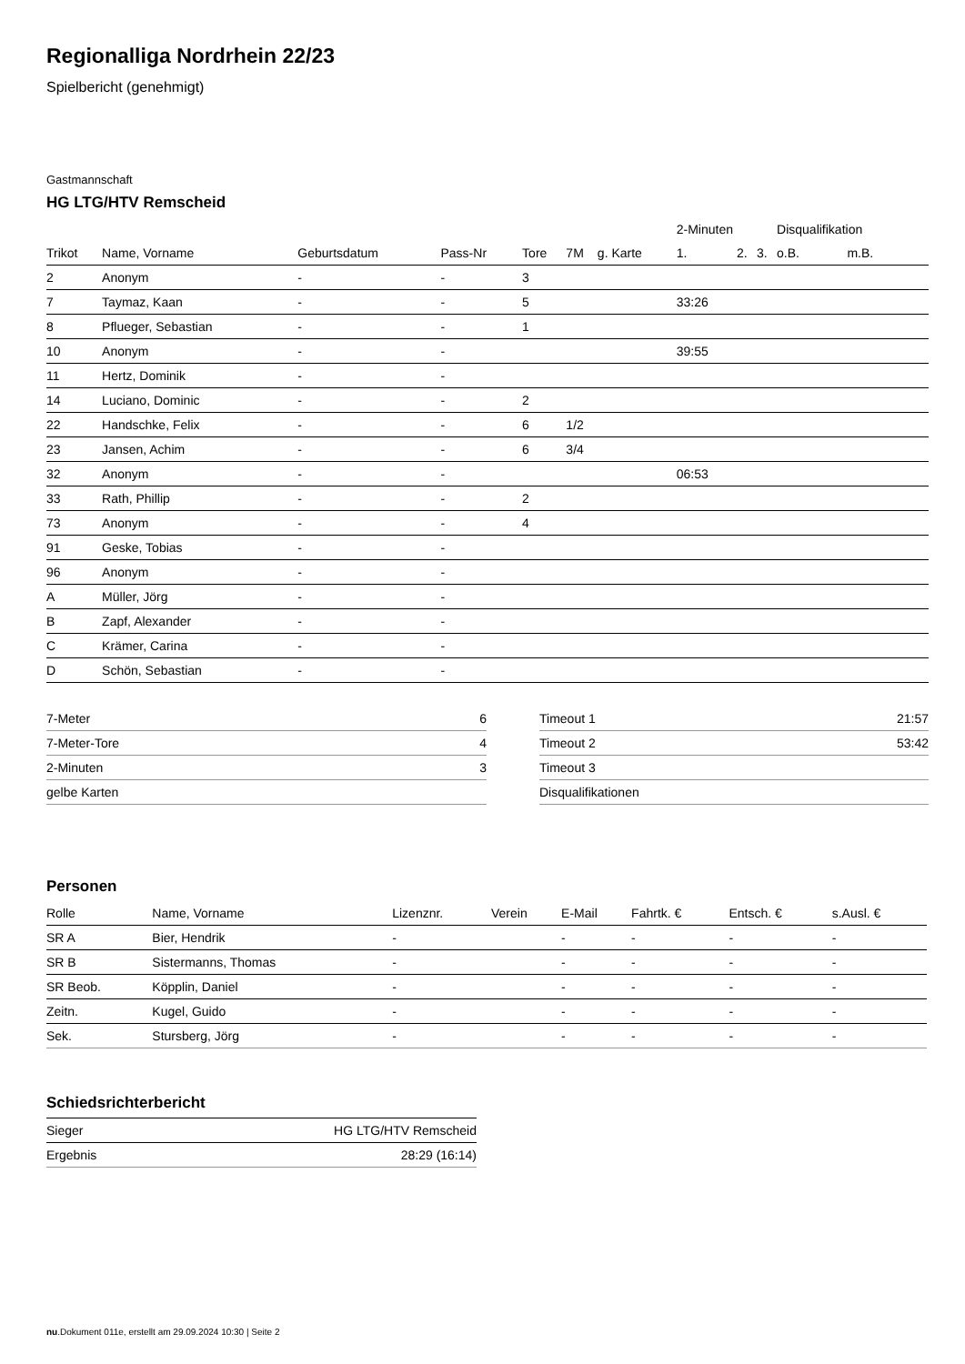Regionalliga Nordrhein 22/23
Spielbericht (genehmigt)
Gastmannschaft
HG LTG/HTV Remscheid
| | | | | | | | | 2-Minuten | | | Disqualifikation | |
| --- | --- | --- | --- | --- | --- | --- | --- | --- | --- | --- | --- | --- |
| Trikot | Name, Vorname | Geburtsdatum | Pass-Nr | Tore | 7M | g. Karte | | 1. | 2. | 3. | o.B. | m.B. |
| 2 | Anonym | - | - | 3 | | | | | | | | |
| 7 | Taymaz, Kaan | - | - | 5 | | | | 33:26 | | | | |
| 8 | Pflueger, Sebastian | - | - | 1 | | | | | | | | |
| 10 | Anonym | - | - | | | | | 39:55 | | | | |
| 11 | Hertz, Dominik | - | - | | | | | | | | | |
| 14 | Luciano, Dominic | - | - | 2 | | | | | | | | |
| 22 | Handschke, Felix | - | - | 6 | 1/2 | | | | | | | |
| 23 | Jansen, Achim | - | - | 6 | 3/4 | | | | | | | |
| 32 | Anonym | - | - | | | | | 06:53 | | | | |
| 33 | Rath, Phillip | - | - | 2 | | | | | | | | |
| 73 | Anonym | - | - | 4 | | | | | | | | |
| 91 | Geske, Tobias | - | - | | | | | | | | | |
| 96 | Anonym | - | - | | | | | | | | | |
| A | Müller, Jörg | - | - | | | | | | | | | |
| B | Zapf, Alexander | - | - | | | | | | | | | |
| C | Krämer, Carina | - | - | | | | | | | | | |
| D | Schön, Sebastian | - | - | | | | | | | | | |
| 7-Meter | 6 |
| 7-Meter-Tore | 4 |
| 2-Minuten | 3 |
| gelbe Karten | |
| Timeout 1 | 21:57 |
| Timeout 2 | 53:42 |
| Timeout 3 | |
| Disqualifikationen | |
Personen
| Rolle | Name, Vorname | Lizenznr. | Verein | E-Mail | Fahrtk. € | Entsch. € | s.Ausl. € |
| --- | --- | --- | --- | --- | --- | --- | --- |
| SR A | Bier, Hendrik | - | | - | - | - | - |
| SR B | Sistermanns, Thomas | - | | - | - | - | - |
| SR Beob. | Köpplin, Daniel | - | | - | - | - | - |
| Zeitn. | Kugel, Guido | - | | - | - | - | - |
| Sek. | Stursberg, Jörg | - | | - | - | - | - |
Schiedsrichterbericht
| Sieger | HG LTG/HTV Remscheid |
| Ergebnis | 28:29 (16:14) |
nu.Dokument 011e, erstellt am 29.09.2024 10:30 | Seite 2